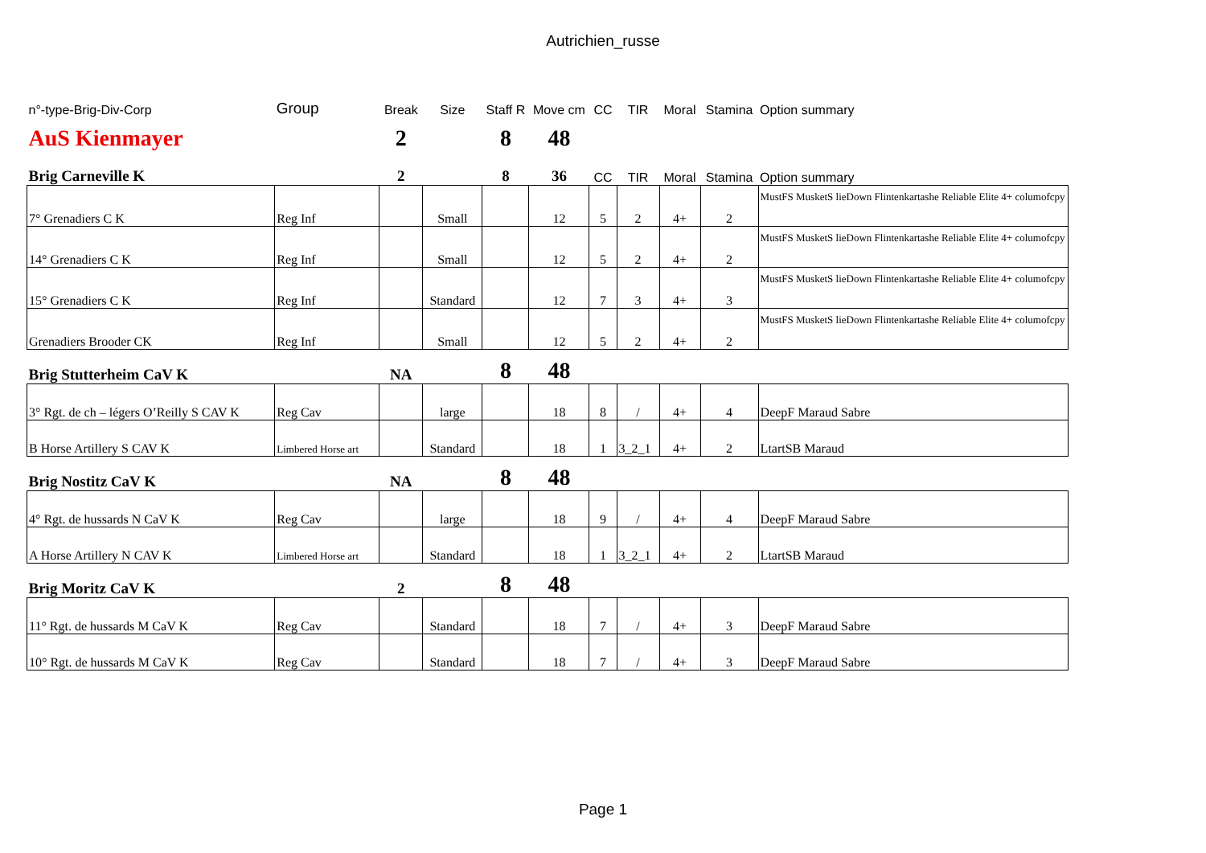Autrichien_russe
| n°-type-Brig-Div-Corp | Group | Break | Size | Staff R | Move cm | CC | TIR | Moral | Stamina | Option summary |
| AuS Kienmayer | | 2 | | 8 | 48 | | | | | |
| Brig Carneville K | | 2 | | 8 | 36 | CC | TIR | Moral | Stamina | Option summary |
| 7° Grenadiers C K | Reg Inf | | Small | | 12 | 5 | 2 | 4+ | 2 | MustFS MusketS lieDown Flintenkartashe Reliable Elite 4+ columofcpy |
| 14° Grenadiers C K | Reg Inf | | Small | | 12 | 5 | 2 | 4+ | 2 | MustFS MusketS lieDown Flintenkartashe Reliable Elite 4+ columofcpy |
| 15° Grenadiers C K | Reg Inf | | Standard | | 12 | 7 | 3 | 4+ | 3 | MustFS MusketS lieDown Flintenkartashe Reliable Elite 4+ columofcpy |
| Grenadiers Brooder CK | Reg Inf | | Small | | 12 | 5 | 2 | 4+ | 2 | MustFS MusketS lieDown Flintenkartashe Reliable Elite 4+ columofcpy |
| Brig Stutterheim CaV K | | NA | | 8 | 48 | | | | | |
| 3° Rgt. de ch – légers O’Reilly S CAV K | Reg Cav | | large | | 18 | 8 | / | 4+ | 4 | DeepF Maraud Sabre |
| B Horse Artillery S CAV K | Limbered Horse art | | Standard | | 18 | 1 | 3_2_1 | 4+ | 2 | LtartSB Maraud |
| Brig Nostitz CaV K | | NA | | 8 | 48 | | | | | |
| 4° Rgt. de hussards N CaV K | Reg Cav | | large | | 18 | 9 | / | 4+ | 4 | DeepF Maraud Sabre |
| A Horse Artillery N CAV K | Limbered Horse art | | Standard | | 18 | 1 | 3_2_1 | 4+ | 2 | LtartSB Maraud |
| Brig Moritz CaV K | | 2 | | 8 | 48 | | | | | |
| 11° Rgt. de hussards M CaV K | Reg Cav | | Standard | | 18 | 7 | / | 4+ | 3 | DeepF Maraud Sabre |
| 10° Rgt. de hussards M CaV K | Reg Cav | | Standard | | 18 | 7 | / | 4+ | 3 | DeepF Maraud Sabre |
Page 1